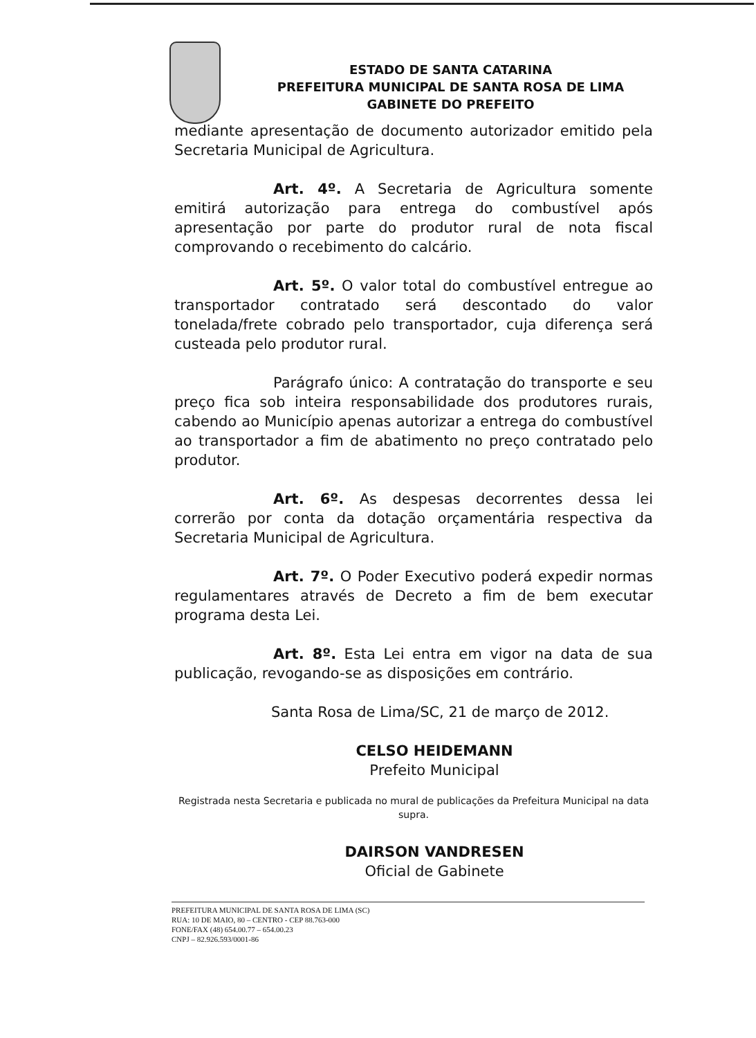ESTADO DE SANTA CATARINA
PREFEITURA MUNICIPAL DE SANTA ROSA DE LIMA
GABINETE DO PREFEITO
mediante apresentação de documento autorizador emitido pela Secretaria Municipal de Agricultura.
Art. 4º. A Secretaria de Agricultura somente emitirá autorização para entrega do combustível após apresentação por parte do produtor rural de nota fiscal comprovando o recebimento do calcário.
Art. 5º. O valor total do combustível entregue ao transportador contratado será descontado do valor tonelada/frete cobrado pelo transportador, cuja diferença será custeada pelo produtor rural.
Parágrafo único: A contratação do transporte e seu preço fica sob inteira responsabilidade dos produtores rurais, cabendo ao Município apenas autorizar a entrega do combustível ao transportador a fim de abatimento no preço contratado pelo produtor.
Art. 6º. As despesas decorrentes dessa lei correrão por conta da dotação orçamentária respectiva da Secretaria Municipal de Agricultura.
Art. 7º. O Poder Executivo poderá expedir normas regulamentares através de Decreto a fim de bem executar programa desta Lei.
Art. 8º. Esta Lei entra em vigor na data de sua publicação, revogando-se as disposições em contrário.
Santa Rosa de Lima/SC, 21 de março de 2012.
CELSO HEIDEMANN
Prefeito Municipal
Registrada nesta Secretaria e publicada no mural de publicações da Prefeitura Municipal na data supra.
DAIRSON VANDRESEN
Oficial de Gabinete
PREFEITURA MUNICIPAL DE SANTA ROSA DE LIMA (SC)
RUA: 10 DE MAIO, 80 – CENTRO - CEP 88.763-000
FONE/FAX (48) 654.00.77 – 654.00.23
CNPJ – 82.926.593/0001-86